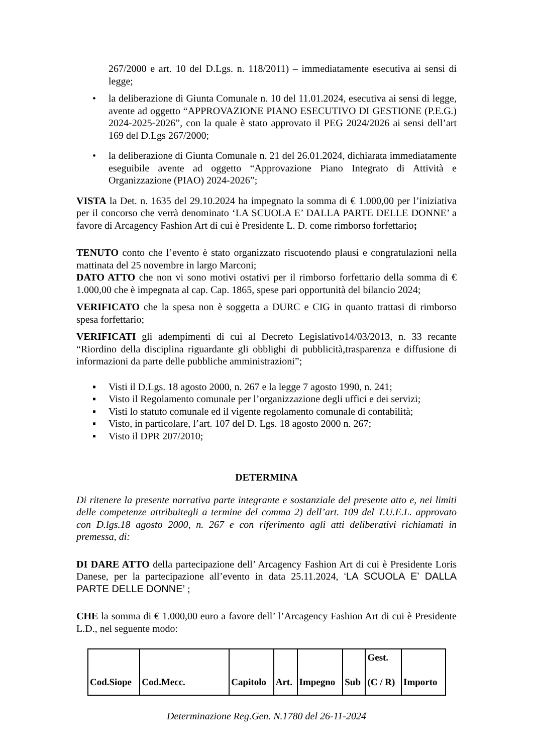267/2000 e art. 10 del D.Lgs. n. 118/2011) – immediatamente esecutiva ai sensi di legge;
• la deliberazione di Giunta Comunale n. 10 del 11.01.2024, esecutiva ai sensi di legge, avente ad oggetto “APPROVAZIONE PIANO ESECUTIVO DI GESTIONE (P.E.G.) 2024-2025-2026”, con la quale è stato approvato il PEG 2024/2026 ai sensi dell’art 169 del D.Lgs 267/2000;
• la deliberazione di Giunta Comunale n. 21 del 26.01.2024, dichiarata immediatamente eseguibile avente ad oggetto “Approvazione Piano Integrato di Attività e Organizzazione (PIAO) 2024-2026”;
VISTA la Det. n. 1635 del 29.10.2024 ha impegnato la somma di € 1.000,00 per l’iniziativa per il concorso che verrà denominato ‘LA SCUOLA E’ DALLA PARTE DELLE DONNE’ a favore di Arcagency Fashion Art di cui è Presidente L. D. come rimborso forfettario;
TENUTO conto che l’evento è stato organizzato riscuotendo plausi e congratulazioni nella mattinata del 25 novembre in largo Marconi;
DATO ATTO che non vi sono motivi ostativi per il rimborso forfettario della somma di € 1.000,00 che è impegnata al cap. Cap. 1865, spese pari opportunità del bilancio 2024;
VERIFICATO che la spesa non è soggetta a DURC e CIG in quanto trattasi di rimborso spesa forfettario;
VERIFICATI gli adempimenti di cui al Decreto Legislativo14/03/2013, n. 33 recante “Riordino della disciplina riguardante gli obblighi di pubblicità,trasparenza e diffusione di informazioni da parte delle pubbliche amministrazioni”;
▪ Visti il D.Lgs. 18 agosto 2000, n. 267 e la legge 7 agosto 1990, n. 241;
▪ Visto il Regolamento comunale per l’organizzazione degli uffici e dei servizi;
▪ Visti lo statuto comunale ed il vigente regolamento comunale di contabilità;
▪ Visto, in particolare, l’art. 107 del D. Lgs. 18 agosto 2000 n. 267;
▪ Visto il DPR 207/2010;
DETERMINA
Di ritenere la presente narrativa parte integrante e sostanziale del presente atto e, nei limiti delle competenze attribuitegli a termine del comma 2) dell’art. 109 del T.U.E.L. approvato con D.lgs.18 agosto 2000, n. 267 e con riferimento agli atti deliberativi richiamati in premessa, di:
DI DARE ATTO della partecipazione dell’ Arcagency Fashion Art di cui è Presidente Loris Danese, per la partecipazione all’evento in data 25.11.2024, ‘LA SCUOLA E’ DALLA PARTE DELLE DONNE’ ;
CHE la somma di € 1.000,00 euro a favore dell’ l’Arcagency Fashion Art di cui è Presidente L.D., nel seguente modo:
| Cod.Siope | Cod.Mecc. | Capitolo | Art. | Impegno | Sub | Gest. (C / R) | Importo |
Determinazione Reg.Gen. N.1780 del 26-11-2024